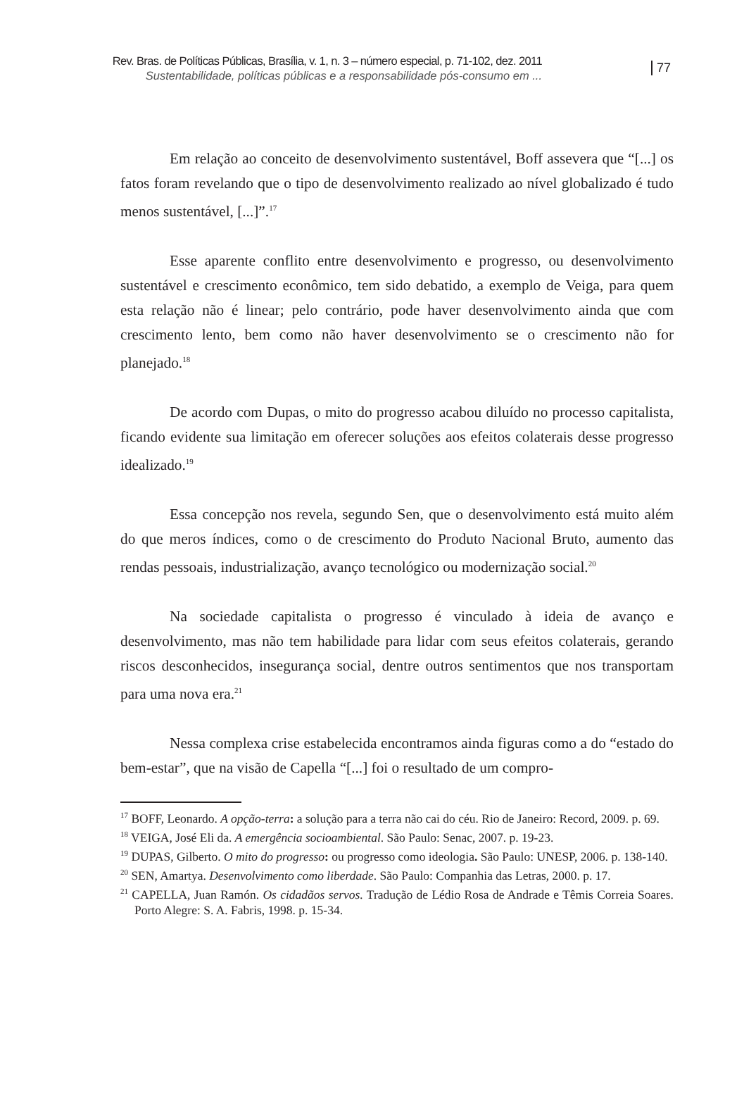Rev. Bras. de Políticas Públicas, Brasília, v. 1, n. 3 – número especial, p. 71-102, dez. 2011
Sustentabilidade, políticas públicas e a responsabilidade pós-consumo em ...
77
Em relação ao conceito de desenvolvimento sustentável, Boff assevera que “[...] os fatos foram revelando que o tipo de desenvolvimento realizado ao nível globalizado é tudo menos sustentável, [...]”.<sup>17</sup>
Esse aparente conflito entre desenvolvimento e progresso, ou desenvolvimento sustentável e crescimento econômico, tem sido debatido, a exemplo de Veiga, para quem esta relação não é linear; pelo contrário, pode haver desenvolvimento ainda que com crescimento lento, bem como não haver desenvolvimento se o crescimento não for planejado.<sup>18</sup>
De acordo com Dupas, o mito do progresso acabou diluído no processo capitalista, ficando evidente sua limitação em oferecer soluções aos efeitos colaterais desse progresso idealizado.<sup>19</sup>
Essa concepção nos revela, segundo Sen, que o desenvolvimento está muito além do que meros índices, como o de crescimento do Produto Nacional Bruto, aumento das rendas pessoais, industrialização, avanço tecnológico ou modernização social.<sup>20</sup>
Na sociedade capitalista o progresso é vinculado à ideia de avanço e desenvolvimento, mas não tem habilidade para lidar com seus efeitos colaterais, gerando riscos desconhecidos, insegurança social, dentre outros sentimentos que nos transportam para uma nova era.<sup>21</sup>
Nessa complexa crise estabelecida encontramos ainda figuras como a do “estado do bem-estar”, que na visão de Capella “[...] foi o resultado de um compro-
<sup>17</sup> BOFF, Leonardo. A opção-terra: a solução para a terra não cai do céu. Rio de Janeiro: Record, 2009. p. 69.
<sup>18</sup> VEIGA, José Eli da. A emergência socioambiental. São Paulo: Senac, 2007. p. 19-23.
<sup>19</sup> DUPAS, Gilberto. O mito do progresso: ou progresso como ideologia. São Paulo: UNESP, 2006. p. 138-140.
<sup>20</sup> SEN, Amartya. Desenvolvimento como liberdade. São Paulo: Companhia das Letras, 2000. p. 17.
<sup>21</sup> CAPELLA, Juan Ramón. Os cidadãos servos. Tradução de Lédio Rosa de Andrade e Têmis Correia Soares. Porto Alegre: S. A. Fabris, 1998. p. 15-34.